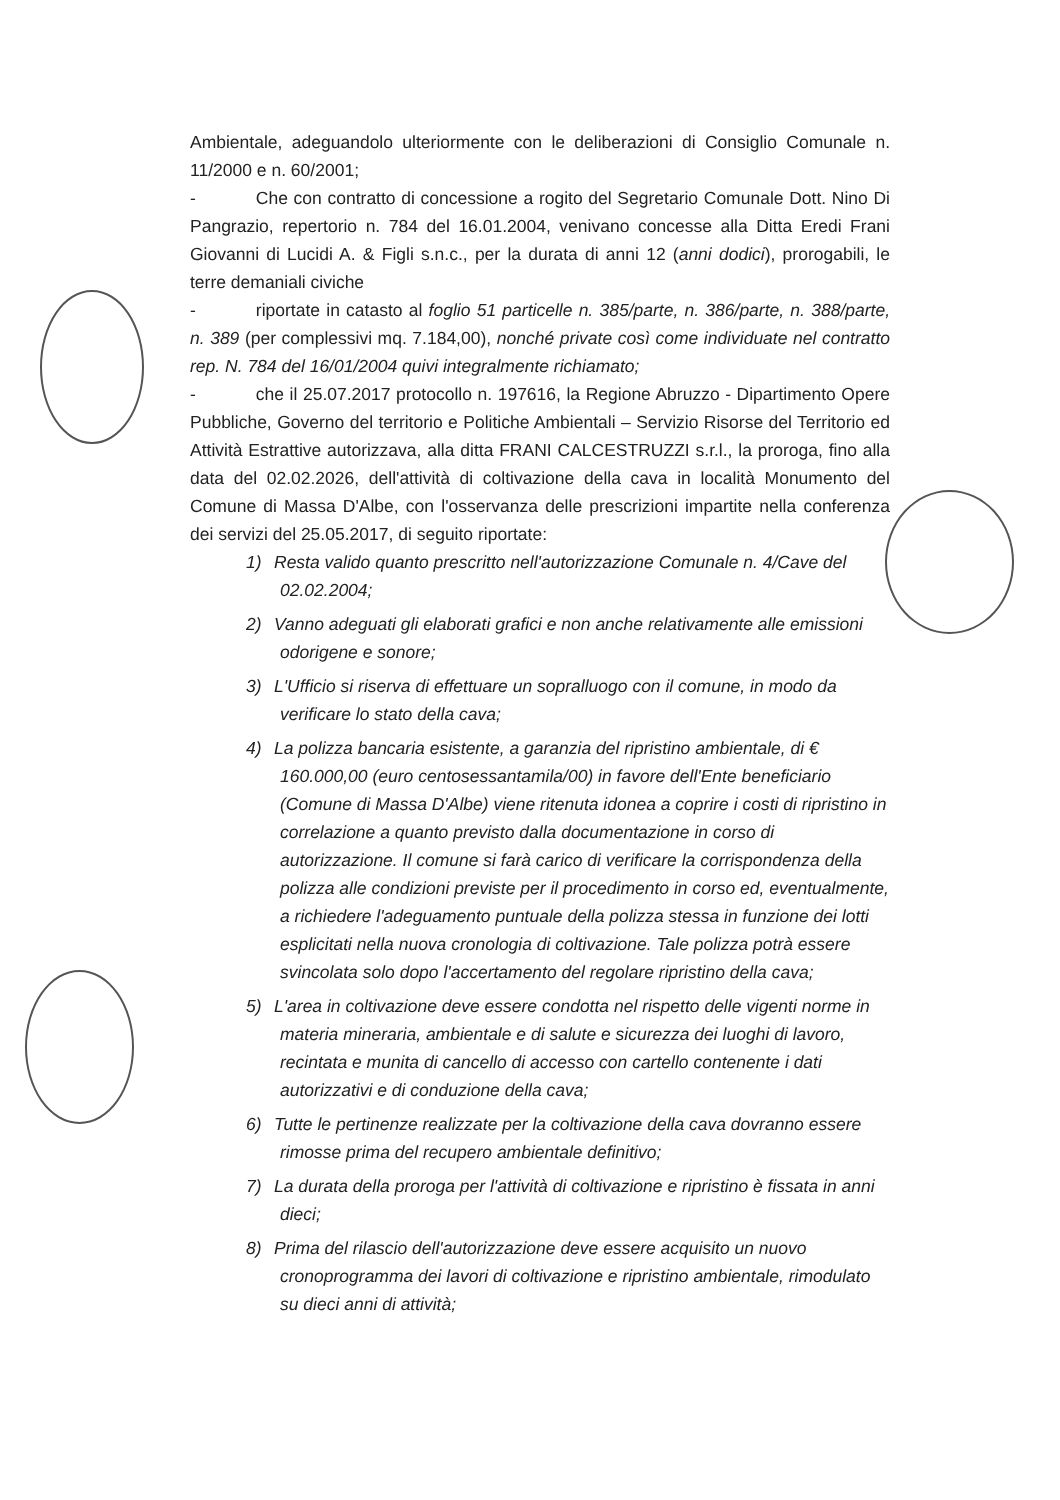Ambientale, adeguandolo ulteriormente con le deliberazioni di Consiglio Comunale n. 11/2000 e n. 60/2001;
- Che con contratto di concessione a rogito del Segretario Comunale Dott. Nino Di Pangrazio, repertorio n. 784 del 16.01.2004, venivano concesse alla Ditta Eredi Frani Giovanni di Lucidi A. & Figli s.n.c., per la durata di anni 12 (anni dodici), prorogabili, le terre demaniali civiche
- riportate in catasto al foglio 51 particelle n. 385/parte, n. 386/parte, n. 388/parte, n. 389 (per complessivi mq. 7.184,00), nonché private così come individuate nel contratto rep. N. 784 del 16/01/2004 quivi integralmente richiamato;
- che il 25.07.2017 protocollo n. 197616, la Regione Abruzzo - Dipartimento Opere Pubbliche, Governo del territorio e Politiche Ambientali – Servizio Risorse del Territorio ed Attività Estrattive autorizzava, alla ditta FRANI CALCESTRUZZI s.r.l., la proroga, fino alla data del 02.02.2026, dell'attività di coltivazione della cava in località Monumento del Comune di Massa D'Albe, con l'osservanza delle prescrizioni impartite nella conferenza dei servizi del 25.05.2017, di seguito riportate:
1) Resta valido quanto prescritto nell'autorizzazione Comunale n. 4/Cave del 02.02.2004;
2) Vanno adeguati gli elaborati grafici e non anche relativamente alle emissioni odorigene e sonore;
3) L'Ufficio si riserva di effettuare un sopralluogo con il comune, in modo da verificare lo stato della cava;
4) La polizza bancaria esistente, a garanzia del ripristino ambientale, di € 160.000,00 (euro centosessantamila/00) in favore dell'Ente beneficiario (Comune di Massa D'Albe) viene ritenuta idonea a coprire i costi di ripristino in correlazione a quanto previsto dalla documentazione in corso di autorizzazione. Il comune si farà carico di verificare la corrispondenza della polizza alle condizioni previste per il procedimento in corso ed, eventualmente, a richiedere l'adeguamento puntuale della polizza stessa in funzione dei lotti esplicitati nella nuova cronologia di coltivazione. Tale polizza potrà essere svincolata solo dopo l'accertamento del regolare ripristino della cava;
5) L'area in coltivazione deve essere condotta nel rispetto delle vigenti norme in materia mineraria, ambientale e di salute e sicurezza dei luoghi di lavoro, recintata e munita di cancello di accesso con cartello contenente i dati autorizzativi e di conduzione della cava;
6) Tutte le pertinenze realizzate per la coltivazione della cava dovranno essere rimosse prima del recupero ambientale definitivo;
7) La durata della proroga per l'attività di coltivazione e ripristino è fissata in anni dieci;
8) Prima del rilascio dell'autorizzazione deve essere acquisito un nuovo cronoprogramma dei lavori di coltivazione e ripristino ambientale, rimodulato su dieci anni di attività;